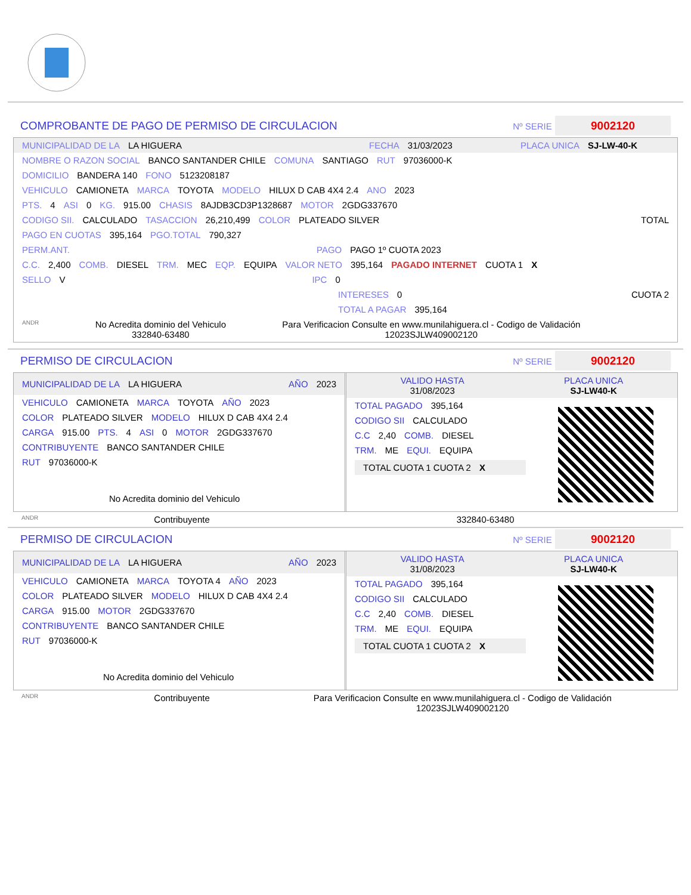COMPROBANTE DE PAGO DE PERMISO DE CIRCULACION Nº SERIE 9002120
MUNICIPALIDAD DE LA LA HIGUERA FECHA 31/03/2023 PLACA UNICA SJ-LW-40-K
NOMBRE O RAZON SOCIAL BANCO SANTANDER CHILE COMUNA SANTIAGO RUT 97036000-K
DOMICILIO BANDERA 140 FONO 5123208187
VEHICULO CAMIONETA MARCA TOYOTA MODELO HILUX D CAB 4X4 2.4 ANO 2023
PTS. 4 ASI 0 KG. 915.00 CHASIS 8AJDB3CD3P1328687 MOTOR 2GDG337670
CODIGO SII. CALCULADO TASACCION 26,210,499 COLOR PLATEADO SILVER TOTAL
PAGO EN CUOTAS 395,164 PGO.TOTAL 790,327
PERM.ANT. PAGO PAGO 1º CUOTA 2023
C.C. 2,400 COMB. DIESEL TRM. MEC EQP. EQUIPA VALOR NETO 395,164 PAGADO INTERNET CUOTA 1 X
SELLO V IPC 0
INTERESES 0 CUOTA 2
TOTAL A PAGAR 395,164
ANDR No Acredita dominio del Vehiculo
332840-63480 Para Verificacion Consulte en www.munilahiguera.cl - Codigo de Validación
12023SJLW409002120
PERMISO DE CIRCULACION Nº SERIE 9002120
MUNICIPALIDAD DE LA LA HIGUERA AÑO 2023
VEHICULO CAMIONETA MARCA TOYOTA AÑO 2023
COLOR PLATEADO SILVER MODELO HILUX D CAB 4X4 2.4
CARGA 915.00 PTS. 4 ASI 0 MOTOR 2GDG337670
CONTRIBUYENTE BANCO SANTANDER CHILE
RUT 97036000-K
No Acredita dominio del Vehiculo
VALIDO HASTA
31/08/2023 PLACA UNICA
SJ-LW40-K
TOTAL PAGADO 395,164
CODIGO SII CALCULADO
C.C 2,40 COMB. DIESEL
TRM. ME EQUI. EQUIPA
TOTAL CUOTA 1 CUOTA 2
X
ANDR Contribuyente 332840-63480
PERMISO DE CIRCULACION Nº SERIE 9002120
MUNICIPALIDAD DE LA LA HIGUERA AÑO 2023
VEHICULO CAMIONETA MARCA TOYOTA 4 AÑO 2023
COLOR PLATEADO SILVER MODELO HILUX D CAB 4X4 2.4
CARGA 915.00 MOTOR 2GDG337670
CONTRIBUYENTE BANCO SANTANDER CHILE
RUT 97036000-K
No Acredita dominio del Vehiculo
VALIDO HASTA
31/08/2023 PLACA UNICA
SJ-LW40-K
TOTAL PAGADO 395,164
CODIGO SII CALCULADO
C.C 2,40 COMB. DIESEL
TRM. ME EQUI. EQUIPA
TOTAL CUOTA 1 CUOTA 2
X
ANDR Contribuyente Para Verificacion Consulte en www.munilahiguera.cl - Codigo de Validación
12023SJLW409002120